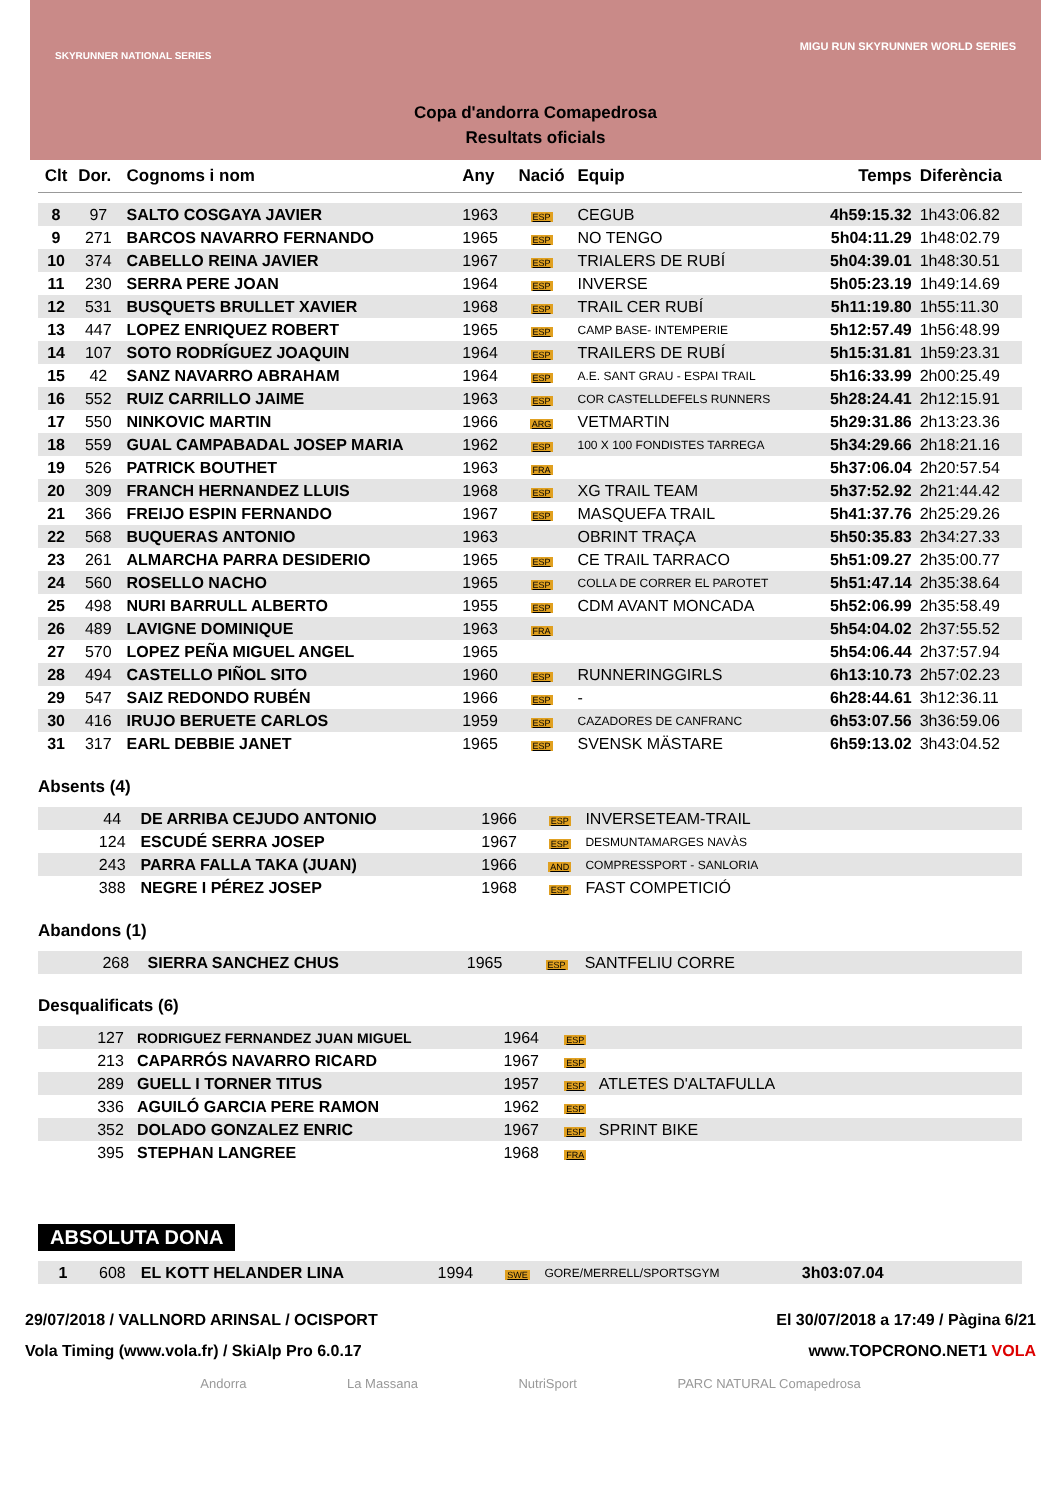SKYRUNNER NATIONAL SERIES
MIGU RUN SKYRUNNER WORLD SERIES
Copa d'andorra Comapedrosa
Resultats oficials
| Clt | Dor. | Cognoms i nom | Any | Nació | Equip | Temps | Diferència |
| --- | --- | --- | --- | --- | --- | --- | --- |
| 8 | 97 | SALTO COSGAYA JAVIER | 1963 | ESP | CEGUB | 4h59:15.32 | 1h43:06.82 |
| 9 | 271 | BARCOS NAVARRO FERNANDO | 1965 | ESP | NO TENGO | 5h04:11.29 | 1h48:02.79 |
| 10 | 374 | CABELLO REINA JAVIER | 1967 | ESP | TRIALERS DE RUBÍ | 5h04:39.01 | 1h48:30.51 |
| 11 | 230 | SERRA PERE JOAN | 1964 | ESP | INVERSE | 5h05:23.19 | 1h49:14.69 |
| 12 | 531 | BUSQUETS BRULLET XAVIER | 1968 | ESP | TRAIL CER RUBÍ | 5h11:19.80 | 1h55:11.30 |
| 13 | 447 | LOPEZ ENRIQUEZ ROBERT | 1965 | ESP | CAMP BASE- INTEMPERIE | 5h12:57.49 | 1h56:48.99 |
| 14 | 107 | SOTO RODRÍGUEZ JOAQUIN | 1964 | ESP | TRAILERS DE RUBÍ | 5h15:31.81 | 1h59:23.31 |
| 15 | 42 | SANZ NAVARRO ABRAHAM | 1964 | ESP | A.E. SANT GRAU - ESPAI TRAIL | 5h16:33.99 | 2h00:25.49 |
| 16 | 552 | RUIZ CARRILLO JAIME | 1963 | ESP | COR CASTELLDEFELS RUNNERS | 5h28:24.41 | 2h12:15.91 |
| 17 | 550 | NINKOVIC MARTIN | 1966 | ARG | VETMARTIN | 5h29:31.86 | 2h13:23.36 |
| 18 | 559 | GUAL CAMPABADAL JOSEP MARIA | 1962 | ESP | 100 X 100 FONDISTES TARREGA | 5h34:29.66 | 2h18:21.16 |
| 19 | 526 | PATRICK BOUTHET | 1963 | FRA | | 5h37:06.04 | 2h20:57.54 |
| 20 | 309 | FRANCH HERNANDEZ LLUIS | 1968 | ESP | XG TRAIL TEAM | 5h37:52.92 | 2h21:44.42 |
| 21 | 366 | FREIJO ESPIN FERNANDO | 1967 | ESP | MASQUEFA TRAIL | 5h41:37.76 | 2h25:29.26 |
| 22 | 568 | BUQUERAS ANTONIO | 1963 | | OBRINT TRAÇA | 5h50:35.83 | 2h34:27.33 |
| 23 | 261 | ALMARCHA PARRA DESIDERIO | 1965 | ESP | CE TRAIL TARRACO | 5h51:09.27 | 2h35:00.77 |
| 24 | 560 | ROSELLO NACHO | 1965 | ESP | COLLA DE CORRER EL PAROTET | 5h51:47.14 | 2h35:38.64 |
| 25 | 498 | NURI BARRULL ALBERTO | 1955 | ESP | CDM AVANT MONCADA | 5h52:06.99 | 2h35:58.49 |
| 26 | 489 | LAVIGNE DOMINIQUE | 1963 | FRA | | 5h54:04.02 | 2h37:55.52 |
| 27 | 570 | LOPEZ PEÑA MIGUEL ANGEL | 1965 | | | 5h54:06.44 | 2h37:57.94 |
| 28 | 494 | CASTELLO PIÑOL SITO | 1960 | ESP | RUNNERINGGIRLS | 6h13:10.73 | 2h57:02.23 |
| 29 | 547 | SAIZ REDONDO RUBÉN | 1966 | ESP | - | 6h28:44.61 | 3h12:36.11 |
| 30 | 416 | IRUJO BERUETE CARLOS | 1959 | ESP | CAZADORES DE CANFRANC | 6h53:07.56 | 3h36:59.06 |
| 31 | 317 | EARL DEBBIE JANET | 1965 | ESP | SVENSK MÄSTARE | 6h59:13.02 | 3h43:04.52 |
Absents (4)
| | 44 | DE ARRIBA CEJUDO ANTONIO | 1966 | ESP | INVERSETEAM-TRAIL | |
| | 124 | ESCUDÉ SERRA JOSEP | 1967 | ESP | DESMUNTAMARGES NAVÀS | |
| | 243 | PARRA FALLA TAKA (JUAN) | 1966 | AND | COMPRESSPORT - SANLORIA | |
| | 388 | NEGRE I PÉREZ JOSEP | 1968 | ESP | FAST COMPETICIÓ | |
Abandons (1)
| | 268 | SIERRA SANCHEZ CHUS | 1965 | ESP | SANTFELIU CORRE | |
Desqualificats (6)
| | 127 | RODRIGUEZ FERNANDEZ JUAN MIGUEL | 1964 | ESP | | |
| | 213 | CAPARRÓS NAVARRO RICARD | 1967 | ESP | | |
| | 289 | GUELL I TORNER TITUS | 1957 | ESP | ATLETES D'ALTAFULLA | |
| | 336 | AGUILÓ GARCIA PERE RAMON | 1962 | ESP | | |
| | 352 | DOLADO GONZALEZ ENRIC | 1967 | ESP | SPRINT BIKE | |
| | 395 | STEPHAN LANGREE | 1968 | FRA | | |
ABSOLUTA DONA
| 1 | 608 | EL KOTT HELANDER LINA | 1994 | SWE | GORE/MERRELL/SPORTSGYM | 3h03:07.04 | |
29/07/2018 / VALLNORD ARINSAL / OCISPORT
Vola Timing (www.vola.fr) / SkiAlp Pro 6.0.17
El 30/07/2018 a 17:49 / Pàgina 6/21
www.TOPCRONO.NET1 VOLA
Andorra La Massana NutriSport PARC NATURAL Comapedrosa